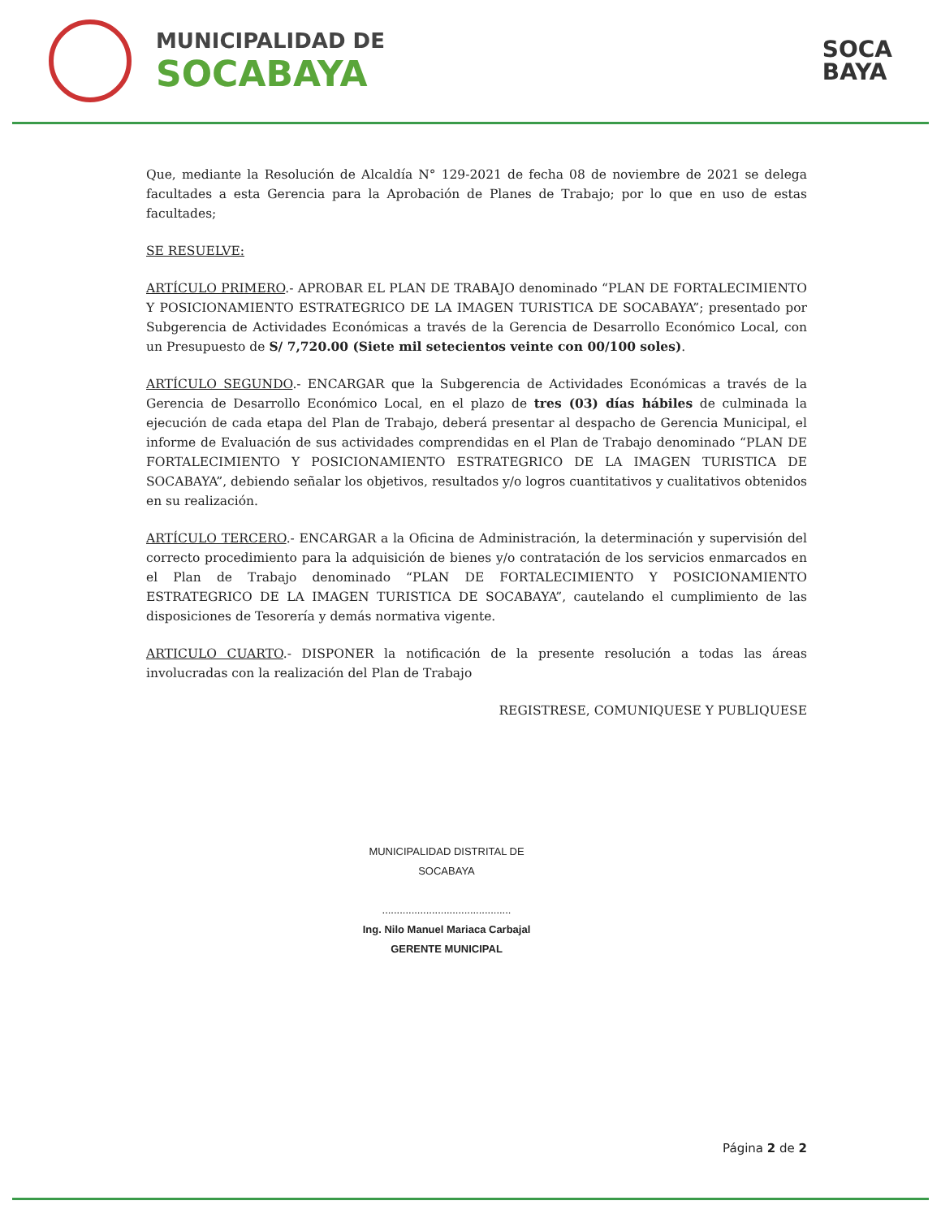MUNICIPALIDAD DE
SOCABAYA
SOCA
BAYA
Que, mediante la Resolución de Alcaldía N° 129-2021 de fecha 08 de noviembre de 2021 se delega facultades a esta Gerencia para la Aprobación de Planes de Trabajo; por lo que en uso de estas facultades;
SE RESUELVE:
ARTÍCULO PRIMERO.- APROBAR EL PLAN DE TRABAJO denominado “PLAN DE FORTALECIMIENTO Y POSICIONAMIENTO ESTRATEGRICO DE LA IMAGEN TURISTICA DE SOCABAYA”; presentado por Subgerencia de Actividades Económicas a través de la Gerencia de Desarrollo Económico Local, con un Presupuesto de S/ 7,720.00 (Siete mil setecientos veinte con 00/100 soles).
ARTÍCULO SEGUNDO.- ENCARGAR que la Subgerencia de Actividades Económicas a través de la Gerencia de Desarrollo Económico Local, en el plazo de tres (03) días hábiles de culminada la ejecución de cada etapa del Plan de Trabajo, deberá presentar al despacho de Gerencia Municipal, el informe de Evaluación de sus actividades comprendidas en el Plan de Trabajo denominado “PLAN DE FORTALECIMIENTO Y POSICIONAMIENTO ESTRATEGRICO DE LA IMAGEN TURISTICA DE SOCABAYA”, debiendo señalar los objetivos, resultados y/o logros cuantitativos y cualitativos obtenidos en su realización.
ARTÍCULO TERCERO.- ENCARGAR a la Oficina de Administración, la determinación y supervisión del correcto procedimiento para la adquisición de bienes y/o contratación de los servicios enmarcados en el Plan de Trabajo denominado “PLAN DE FORTALECIMIENTO Y POSICIONAMIENTO ESTRATEGRICO DE LA IMAGEN TURISTICA DE SOCABAYA”, cautelando el cumplimiento de las disposiciones de Tesorería y demás normativa vigente.
ARTICULO CUARTO.- DISPONER la notificación de la presente resolución a todas las áreas involucradas con la realización del Plan de Trabajo
REGISTRESE, COMUNIQUESE Y PUBLIQUESE
MUNICIPALIDAD DISTRITAL DE SOCABAYA
............................................
Ing. Nilo Manuel Mariaca Carbajal
GERENTE MUNICIPAL
Página 2 de 2